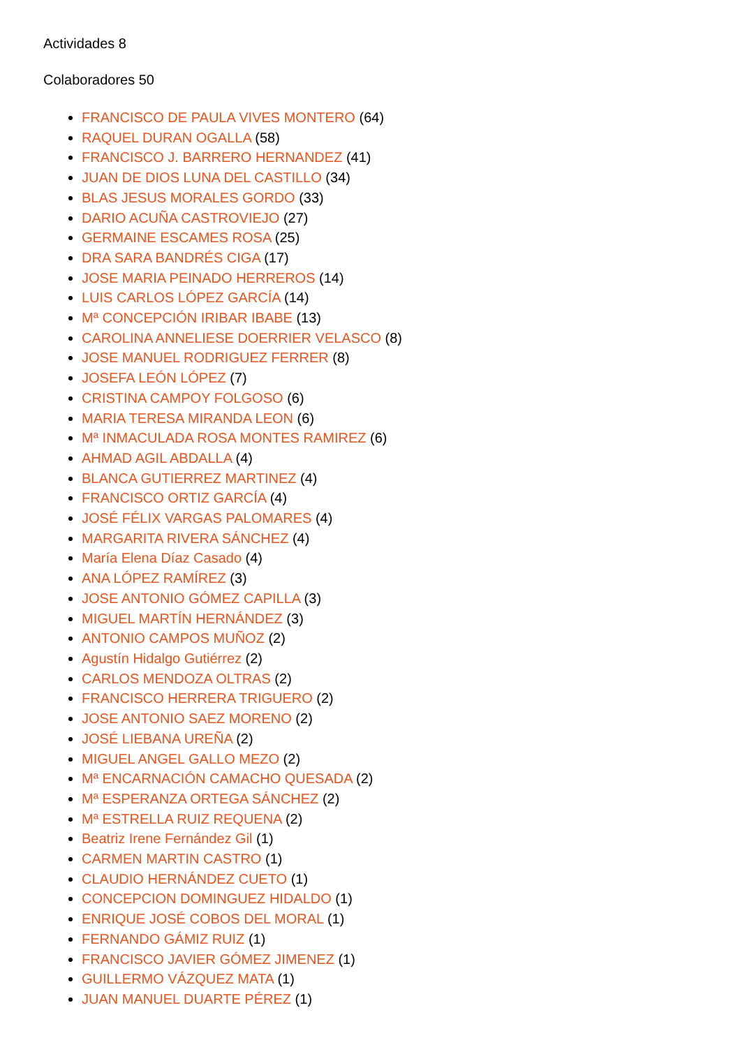Actividades 8
Colaboradores 50
FRANCISCO DE PAULA VIVES MONTERO (64)
RAQUEL DURAN OGALLA (58)
FRANCISCO J. BARRERO HERNANDEZ (41)
JUAN DE DIOS LUNA DEL CASTILLO (34)
BLAS JESUS MORALES GORDO (33)
DARIO ACUÑA CASTROVIEJO (27)
GERMAINE ESCAMES ROSA (25)
DRA SARA BANDRÉS CIGA (17)
JOSE MARIA PEINADO HERREROS (14)
LUIS CARLOS LÓPEZ GARCÍA (14)
Mª CONCEPCIÓN IRIBAR IBABE (13)
CAROLINA ANNELIESE DOERRIER VELASCO (8)
JOSE MANUEL RODRIGUEZ FERRER (8)
JOSEFA LEÓN LÓPEZ (7)
CRISTINA CAMPOY FOLGOSO (6)
MARIA TERESA MIRANDA LEON (6)
Mª INMACULADA ROSA MONTES RAMIREZ (6)
AHMAD AGIL ABDALLA (4)
BLANCA GUTIERREZ MARTINEZ (4)
FRANCISCO ORTIZ GARCÍA (4)
JOSÉ FÉLIX VARGAS PALOMARES (4)
MARGARITA RIVERA SÁNCHEZ (4)
María Elena Díaz Casado (4)
ANA LÓPEZ RAMÍREZ (3)
JOSE ANTONIO GÓMEZ CAPILLA (3)
MIGUEL MARTÍN HERNÁNDEZ (3)
ANTONIO CAMPOS MUÑOZ (2)
Agustín Hidalgo Gutiérrez (2)
CARLOS MENDOZA OLTRAS (2)
FRANCISCO HERRERA TRIGUERO (2)
JOSE ANTONIO SAEZ MORENO (2)
JOSÉ LIEBANA UREÑA (2)
MIGUEL ANGEL GALLO MEZO (2)
Mª ENCARNACIÓN CAMACHO QUESADA (2)
Mª ESPERANZA ORTEGA SÁNCHEZ (2)
Mª ESTRELLA RUIZ REQUENA (2)
Beatriz Irene Fernández Gil (1)
CARMEN MARTIN CASTRO (1)
CLAUDIO HERNÁNDEZ CUETO (1)
CONCEPCION DOMINGUEZ HIDALDO (1)
ENRIQUE JOSÉ COBOS DEL MORAL (1)
FERNANDO GÁMIZ RUIZ (1)
FRANCISCO JAVIER GÓMEZ JIMENEZ (1)
GUILLERMO VÁZQUEZ MATA (1)
JUAN MANUEL DUARTE PÉREZ (1)